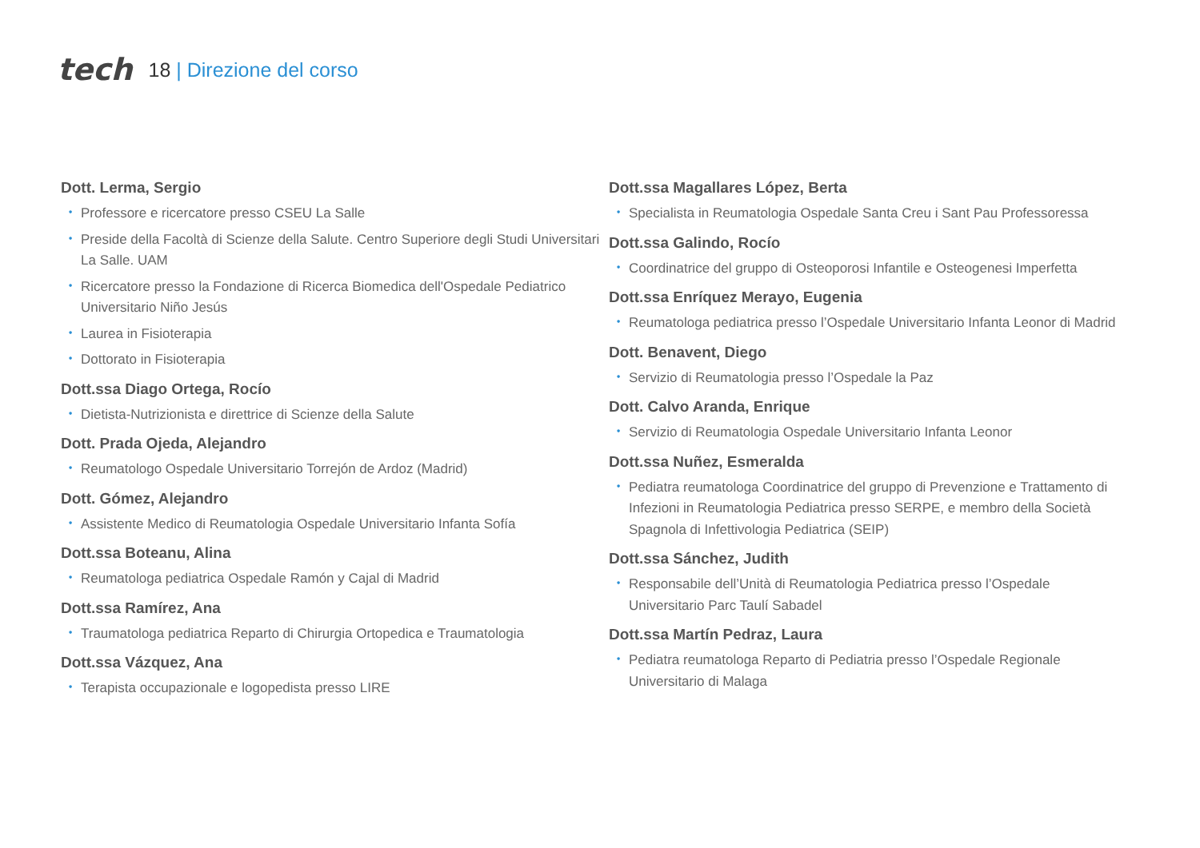tech
18 | Direzione del corso
Dott. Lerma, Sergio
• Professore e ricercatore presso CSEU La Salle
• Preside della Facoltà di Scienze della Salute. Centro Superiore degli Studi Universitari La Salle. UAM
• Ricercatore presso la Fondazione di Ricerca Biomedica dell'Ospedale Pediatrico Universitario Niño Jesús
• Laurea in Fisioterapia
• Dottorato in Fisioterapia
Dott.ssa Diago Ortega, Rocío
• Dietista-Nutrizionista e direttrice di Scienze della Salute
Dott. Prada Ojeda, Alejandro
• Reumatologo Ospedale Universitario Torrejón de Ardoz (Madrid)
Dott. Gómez, Alejandro
• Assistente Medico di Reumatologia Ospedale Universitario Infanta Sofía
Dott.ssa Boteanu, Alina
• Reumatologa pediatrica Ospedale Ramón y Cajal di Madrid
Dott.ssa Ramírez, Ana
• Traumatologa pediatrica Reparto di Chirurgia Ortopedica e Traumatologia
Dott.ssa Vázquez, Ana
• Terapista occupazionale e logopedista presso LIRE
Dott.ssa Magallares López, Berta
• Specialista in Reumatologia Ospedale Santa Creu i Sant Pau Professoressa
Dott.ssa Galindo, Rocío
• Coordinatrice del gruppo di Osteoporosi Infantile e Osteogenesi Imperfetta
Dott.ssa Enríquez Merayo, Eugenia
• Reumatologa pediatrica presso l’Ospedale Universitario Infanta Leonor di Madrid
Dott. Benavent, Diego
• Servizio di Reumatologia presso l’Ospedale la Paz
Dott. Calvo Aranda, Enrique
• Servizio di Reumatologia Ospedale Universitario Infanta Leonor
Dott.ssa Nuñez, Esmeralda
• Pediatra reumatologa Coordinatrice del gruppo di Prevenzione e Trattamento di Infezioni in Reumatologia Pediatrica presso SERPE, e membro della Società Spagnola di Infettivologia Pediatrica (SEIP)
Dott.ssa Sánchez, Judith
• Responsabile dell’Unità di Reumatologia Pediatrica presso l’Ospedale Universitario Parc Taulí Sabadel
Dott.ssa Martín Pedraz, Laura
• Pediatra reumatologa Reparto di Pediatria presso l’Ospedale Regionale Universitario di Malaga